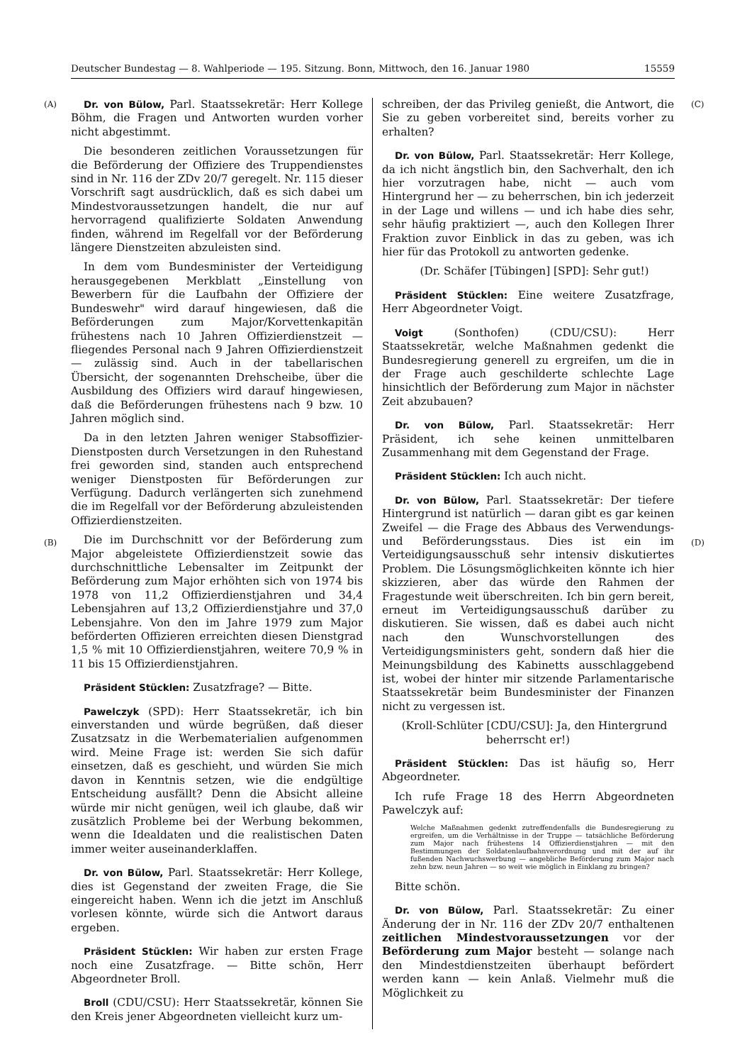Deutscher Bundestag — 8. Wahlperiode — 195. Sitzung. Bonn, Mittwoch, den 16. Januar 1980 15559
(A)
(B)
(C)
(D)
Dr. von Bülow, Parl. Staatssekretär: Herr Kollege Böhm, die Fragen und Antworten wurden vorher nicht abgestimmt.
Die besonderen zeitlichen Voraussetzungen für die Beförderung der Offiziere des Truppendienstes sind in Nr. 116 der ZDv 20/7 geregelt. Nr. 115 dieser Vorschrift sagt ausdrücklich, daß es sich dabei um Mindestvoraussetzungen handelt, die nur auf hervorragend qualifizierte Soldaten Anwendung finden, während im Regelfall vor der Beförderung längere Dienstzeiten abzuleisten sind.
In dem vom Bundesminister der Verteidigung herausgegebenen Merkblatt „Einstellung von Bewerbern für die Laufbahn der Offiziere der Bundeswehr" wird darauf hingewiesen, daß die Beförderungen zum Major/Korvettenkapitän frühestens nach 10 Jahren Offizierdienstzeit — fliegendes Personal nach 9 Jahren Offizierdienstzeit — zulässig sind. Auch in der tabellarischen Übersicht, der sogenannten Drehscheibe, über die Ausbildung des Offiziers wird darauf hingewiesen, daß die Beförderungen frühestens nach 9 bzw. 10 Jahren möglich sind.
Da in den letzten Jahren weniger Stabsoffizier-Dienstposten durch Versetzungen in den Ruhestand frei geworden sind, standen auch entsprechend weniger Dienstposten für Beförderungen zur Verfügung. Dadurch verlängerten sich zunehmend die im Regelfall vor der Beförderung abzuleistenden Offizierdienstzeiten.
Die im Durchschnitt vor der Beförderung zum Major abgeleistete Offizierdienstzeit sowie das durchschnittliche Lebensalter im Zeitpunkt der Beförderung zum Major erhöhten sich von 1974 bis 1978 von 11,2 Offizierdienstjahren und 34,4 Lebensjahren auf 13,2 Offizierdienstjahre und 37,0 Lebensjahre. Von den im Jahre 1979 zum Major beförderten Offizieren erreichten diesen Dienstgrad 1,5 % mit 10 Offizierdienstjahren, weitere 70,9 % in 11 bis 15 Offizierdienstjahren.
Präsident Stücklen: Zusatzfrage? — Bitte.
Pawelczyk (SPD): Herr Staatssekretär, ich bin einverstanden und würde begrüßen, daß dieser Zusatzsatz in die Werbematerialien aufgenommen wird. Meine Frage ist: werden Sie sich dafür einsetzen, daß es geschieht, und würden Sie mich davon in Kenntnis setzen, wie die endgültige Entscheidung ausfällt? Denn die Absicht alleine würde mir nicht genügen, weil ich glaube, daß wir zusätzlich Probleme bei der Werbung bekommen, wenn die Idealdaten und die realistischen Daten immer weiter auseinanderklaffen.
Dr. von Bülow, Parl. Staatssekretär: Herr Kollege, dies ist Gegenstand der zweiten Frage, die Sie eingereicht haben. Wenn ich die jetzt im Anschluß vorlesen könnte, würde sich die Antwort daraus ergeben.
Präsident Stücklen: Wir haben zur ersten Frage noch eine Zusatzfrage. — Bitte schön, Herr Abgeordneter Broll.
Broll (CDU/CSU): Herr Staatssekretär, können Sie den Kreis jener Abgeordneten vielleicht kurz um-
schreiben, der das Privileg genießt, die Antwort, die Sie zu geben vorbereitet sind, bereits vorher zu erhalten?
Dr. von Bülow, Parl. Staatssekretär: Herr Kollege, da ich nicht ängstlich bin, den Sachverhalt, den ich hier vorzutragen habe, nicht — auch vom Hintergrund her — zu beherrschen, bin ich jederzeit in der Lage und willens — und ich habe dies sehr, sehr häufig praktiziert —, auch den Kollegen Ihrer Fraktion zuvor Einblick in das zu geben, was ich hier für das Protokoll zu antworten gedenke.
(Dr. Schäfer [Tübingen] [SPD]: Sehr gut!)
Präsident Stücklen: Eine weitere Zusatzfrage, Herr Abgeordneter Voigt.
Voigt (Sonthofen) (CDU/CSU): Herr Staatssekretär, welche Maßnahmen gedenkt die Bundesregierung generell zu ergreifen, um die in der Frage auch geschilderte schlechte Lage hinsichtlich der Beförderung zum Major in nächster Zeit abzubauen?
Dr. von Bülow, Parl. Staatssekretär: Herr Präsident, ich sehe keinen unmittelbaren Zusammenhang mit dem Gegenstand der Frage.
Präsident Stücklen: Ich auch nicht.
Dr. von Bülow, Parl. Staatssekretär: Der tiefere Hintergrund ist natürlich — daran gibt es gar keinen Zweifel — die Frage des Abbaus des Verwendungs- und Beförderungsstaus. Dies ist ein im Verteidigungsausschuß sehr intensiv diskutiertes Problem. Die Lösungsmöglichkeiten könnte ich hier skizzieren, aber das würde den Rahmen der Fragestunde weit überschreiten. Ich bin gern bereit, erneut im Verteidigungsausschuß darüber zu diskutieren. Sie wissen, daß es dabei auch nicht nach den Wunschvorstellungen des Verteidigungsministers geht, sondern daß hier die Meinungsbildung des Kabinetts ausschlaggebend ist, wobei der hinter mir sitzende Parlamentarische Staatssekretär beim Bundesminister der Finanzen nicht zu vergessen ist.
(Kroll-Schlüter [CDU/CSU]: Ja, den Hintergrund beherrscht er!)
Präsident Stücklen: Das ist häufig so, Herr Abgeordneter.
Ich rufe Frage 18 des Herrn Abgeordneten Pawelczyk auf:
Welche Maßnahmen gedenkt zutreffendenfalls die Bundesregierung zu ergreifen, um die Verhältnisse in der Truppe — tatsächliche Beförderung zum Major nach frühestens 14 Offizierdienstjahren — mit den Bestimmungen der Soldatenlaufbahnverordnung und mit der auf ihr fußenden Nachwuchswerbung — angebliche Beförderung zum Major nach zehn bzw. neun Jahren — so weit wie möglich in Einklang zu bringen?
Bitte schön.
Dr. von Bülow, Parl. Staatssekretär: Zu einer Änderung der in Nr. 116 der ZDv 20/7 enthaltenen zeitlichen Mindestvoraussetzungen vor der Beförderung zum Major besteht — solange nach den Mindestdienstzeiten überhaupt befördert werden kann — kein Anlaß. Vielmehr muß die Möglichkeit zu